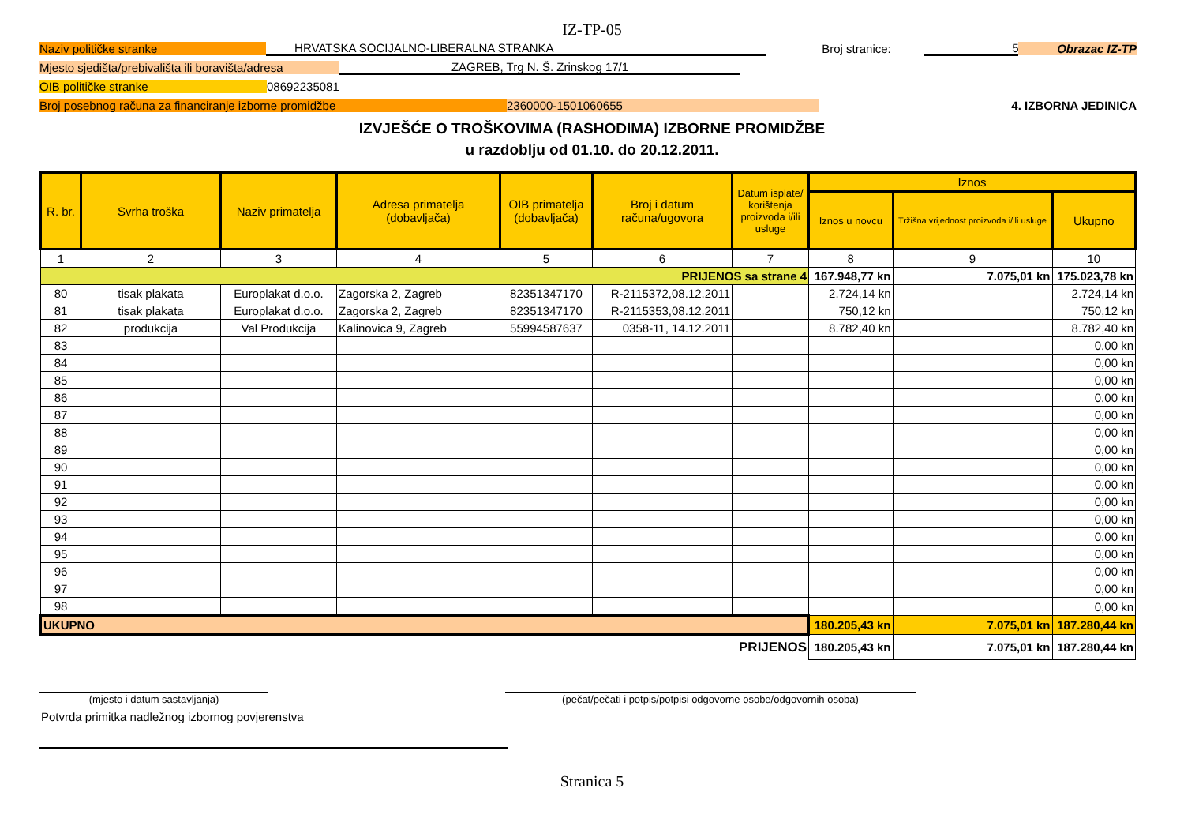IZ-TP-05
Naziv političke stranke HRVATSKA SOCIJALNO-LIBERALNA STRANKA Broj stranice: 5 Obrazac IZ-TP
Mjesto sjedišta/prebivališta ili boravišta/adresa ZAGREB, Trg N. Š. Zrinskog 17/1
OIB političke stranke 08692235081
Broj posebnog računa za financiranje izborne promidžbe 2360000-1501060655 4. IZBORNA JEDINICA
IZVJEŠĆE O TROŠKOVIMA (RASHODIMA) IZBORNE PROMIDŽBE
u razdoblju od 01.10. do 20.12.2011.
| R. br. | Svrha troška | Naziv primatelja | Adresa primatelja (dobavljača) | OIB primatelja (dobavljača) | Broj i datum računa/ugovora | Datum isplate/ korištenja proizvoda i/ili usluge | Iznos | | |
| --- | --- | --- | --- | --- | --- | --- | --- | --- | --- |
| | | | | | | | Iznos u novcu | Tržišna vrijednost proizvoda i/ili usluge | Ukupno |
| 1 | 2 | 3 | 4 | 5 | 6 | 7 | 8 | 9 | 10 |
| PRIJENOS sa strane 4 | | | | | | | 167.948,77 kn | 7.075,01 kn | 175.023,78 kn |
| 80 | tisak plakata | Europlakat d.o.o. | Zagorska 2, Zagreb | 82351347170 | R-2115372,08.12.2011 | | 2.724,14 kn | | 2.724,14 kn |
| 81 | tisak plakata | Europlakat d.o.o. | Zagorska 2, Zagreb | 82351347170 | R-2115353,08.12.2011 | | 750,12 kn | | 750,12 kn |
| 82 | produkcija | Val Produkcija | Kalinovica 9, Zagreb | 55994587637 | 0358-11, 14.12.2011 | | 8.782,40 kn | | 8.782,40 kn |
| 83 | | | | | | | | | 0,00 kn |
| 84 | | | | | | | | | 0,00 kn |
| 85 | | | | | | | | | 0,00 kn |
| 86 | | | | | | | | | 0,00 kn |
| 87 | | | | | | | | | 0,00 kn |
| 88 | | | | | | | | | 0,00 kn |
| 89 | | | | | | | | | 0,00 kn |
| 90 | | | | | | | | | 0,00 kn |
| 91 | | | | | | | | | 0,00 kn |
| 92 | | | | | | | | | 0,00 kn |
| 93 | | | | | | | | | 0,00 kn |
| 94 | | | | | | | | | 0,00 kn |
| 95 | | | | | | | | | 0,00 kn |
| 96 | | | | | | | | | 0,00 kn |
| 97 | | | | | | | | | 0,00 kn |
| 98 | | | | | | | | | 0,00 kn |
| UKUPNO | | | | | | | 180.205,43 kn | 7.075,01 kn | 187.280,44 kn |
| PRIJENOS | | | | | | | 180.205,43 kn | 7.075,01 kn | 187.280,44 kn |
(mjesto i datum sastavljanja) (pečat/pečati i potpis/potpisi odgovorne osobe/odgovornih osoba)
Potvrda primitka nadležnog izbornog povjerenstva
Stranica 5